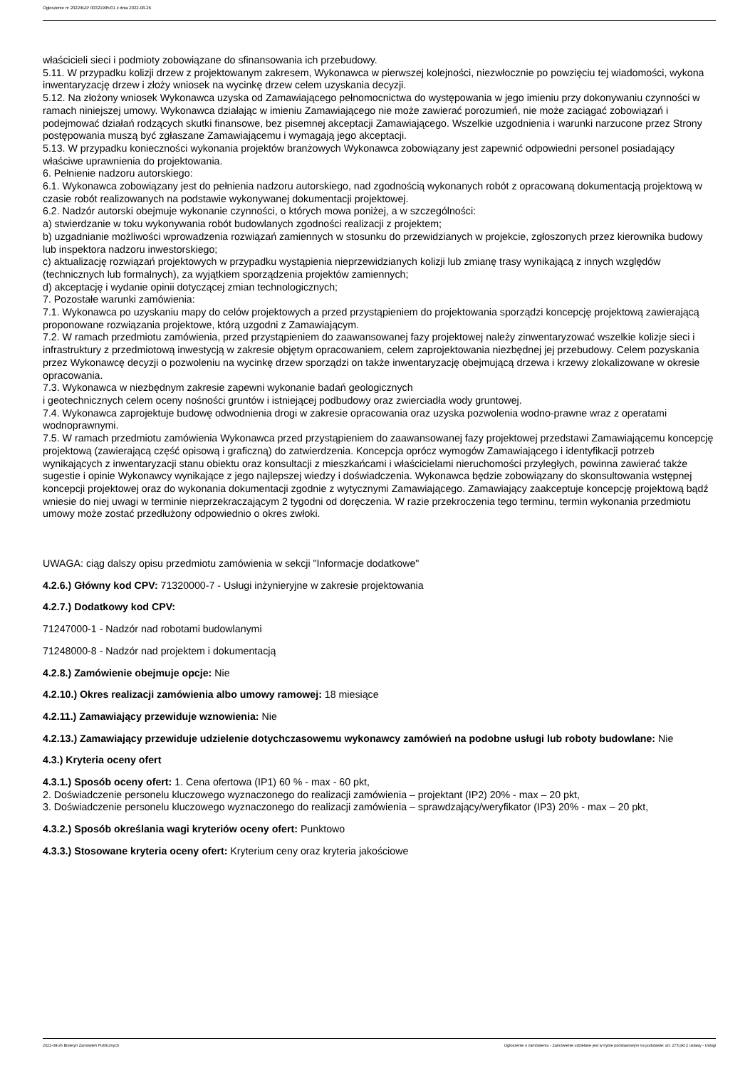Ogłoszenie nr 2022/BZP 00321985/01 z dnia 2022-08-26
właścicieli sieci i podmioty zobowiązane do sfinansowania ich przebudowy.
5.11. W przypadku kolizji drzew z projektowanym zakresem, Wykonawca w pierwszej kolejności, niezwłocznie po powzięciu tej wiadomości, wykona inwentaryzację drzew i złoży wniosek na wycinkę drzew celem uzyskania decyzji.
5.12. Na złożony wniosek Wykonawca uzyska od Zamawiającego pełnomocnictwa do występowania w jego imieniu przy dokonywaniu czynności w ramach niniejszej umowy. Wykonawca działając w imieniu Zamawiającego nie może zawierać porozumień, nie może zaciągać zobowiązań i podejmować działań rodzących skutki finansowe, bez pisemnej akceptacji Zamawiającego. Wszelkie uzgodnienia i warunki narzucone przez Strony postępowania muszą być zgłaszane Zamawiającemu i wymagają jego akceptacji.
5.13. W przypadku konieczności wykonania projektów branżowych Wykonawca zobowiązany jest zapewnić odpowiedni personel posiadający właściwe uprawnienia do projektowania.
6. Pełnienie nadzoru autorskiego:
6.1. Wykonawca zobowiązany jest do pełnienia nadzoru autorskiego, nad zgodnością wykonanych robót z opracowaną dokumentacją projektową w czasie robót realizowanych na podstawie wykonywanej dokumentacji projektowej.
6.2. Nadzór autorski obejmuje wykonanie czynności, o których mowa poniżej, a w szczególności:
a) stwierdzanie w toku wykonywania robót budowlanych zgodności realizacji z projektem;
b) uzgadnianie możliwości wprowadzenia rozwiązań zamiennych w stosunku do przewidzianych w projekcie, zgłoszonych przez kierownika budowy lub inspektora nadzoru inwestorskiego;
c) aktualizację rozwiązań projektowych w przypadku wystąpienia nieprzewidzianych kolizji lub zmianę trasy wynikającą z innych względów (technicznych lub formalnych), za wyjątkiem sporządzenia projektów zamiennych;
d) akceptację i wydanie opinii dotyczącej zmian technologicznych;
7. Pozostałe warunki zamówienia:
7.1. Wykonawca po uzyskaniu mapy do celów projektowych a przed przystąpieniem do projektowania sporządzi koncepcję projektową zawierającą proponowane rozwiązania projektowe, którą uzgodni z Zamawiającym.
7.2. W ramach przedmiotu zamówienia, przed przystąpieniem do zaawansowanej fazy projektowej należy zinwentaryzować wszelkie kolizje sieci i infrastruktury z przedmiotową inwestycją w zakresie objętym opracowaniem, celem zaprojektowania niezbędnej jej przebudowy. Celem pozyskania przez Wykonawcę decyzji o pozwoleniu na wycinkę drzew sporządzi on także inwentaryzację obejmującą drzewa i krzewy zlokalizowane w okresie opracowania.
7.3. Wykonawca w niezbędnym zakresie zapewni wykonanie badań geologicznych
i geotechnicznych celem oceny nośności gruntów i istniejącej podbudowy oraz zwierciadła wody gruntowej.
7.4. Wykonawca zaprojektuje budowę odwodnienia drogi w zakresie opracowania oraz uzyska pozwolenia wodno-prawne wraz z operatami wodnoprawnymi.
7.5. W ramach przedmiotu zamówienia Wykonawca przed przystąpieniem do zaawansowanej fazy projektowej przedstawi Zamawiającemu koncepcję projektową (zawierającą część opisową i graficzną) do zatwierdzenia. Koncepcja oprócz wymogów Zamawiającego i identyfikacji potrzeb wynikających z inwentaryzacji stanu obiektu oraz konsultacji z mieszkańcami i właścicielami nieruchomości przyległych, powinna zawierać także sugestie i opinie Wykonawcy wynikające z jego najlepszej wiedzy i doświadczenia. Wykonawca będzie zobowiązany do skonsultowania wstępnej koncepcji projektowej oraz do wykonania dokumentacji zgodnie z wytycznymi Zamawiającego. Zamawiający zaakceptuje koncepcję projektową bądź wniesie do niej uwagi w terminie nieprzekraczającym 2 tygodni od doręczenia. W razie przekroczenia tego terminu, termin wykonania przedmiotu umowy może zostać przedłużony odpowiednio o okres zwłoki.
UWAGA: ciąg dalszy opisu przedmiotu zamówienia w sekcji "Informacje dodatkowe"
4.2.6.) Główny kod CPV: 71320000-7 - Usługi inżynieryjne w zakresie projektowania
4.2.7.) Dodatkowy kod CPV:
71247000-1 - Nadzór nad robotami budowlanymi
71248000-8 - Nadzór nad projektem i dokumentacją
4.2.8.) Zamówienie obejmuje opcje: Nie
4.2.10.) Okres realizacji zamówienia albo umowy ramowej: 18 miesiące
4.2.11.) Zamawiający przewiduje wznowienia: Nie
4.2.13.) Zamawiający przewiduje udzielenie dotychczasowemu wykonawcy zamówień na podobne usługi lub roboty budowlane: Nie
4.3.) Kryteria oceny ofert
4.3.1.) Sposób oceny ofert: 1. Cena ofertowa (IP1) 60 % - max - 60 pkt,
2. Doświadczenie personelu kluczowego wyznaczonego do realizacji zamówienia – projektant (IP2) 20% - max – 20 pkt,
3. Doświadczenie personelu kluczowego wyznaczonego do realizacji zamówienia – sprawdzający/weryfikator (IP3) 20% - max – 20 pkt,
4.3.2.) Sposób określania wagi kryteriów oceny ofert: Punktowo
4.3.3.) Stosowane kryteria oceny ofert: Kryterium ceny oraz kryteria jakościowe
2022-08-26 Biuletyn Zamówień Publicznych Ogłoszenie o zamówieniu - Zamówienie udzielane jest w trybie podstawowym na podstawie: art. 275 pkt 2 ustawy - Usługi